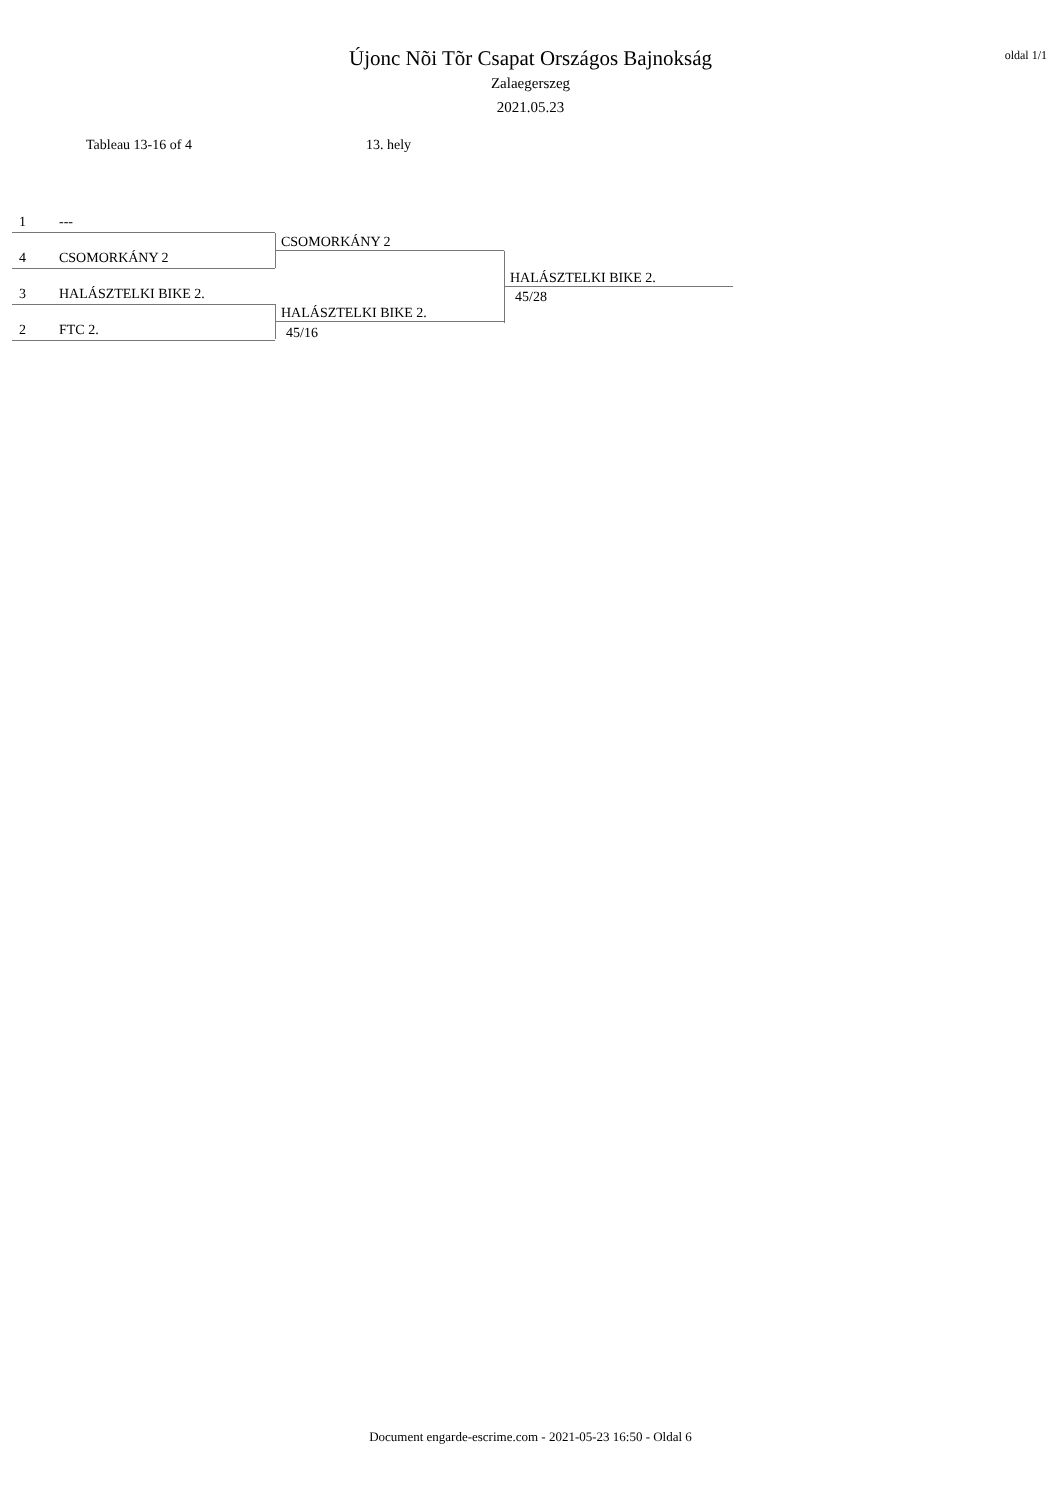oldal 1/1
Újonc Nõi Tõr Csapat Országos Bajnokság
Zalaegerszeg
2021.05.23
Tableau 13-16 of 4 13. hely
1 ---
4 CSOMORKÁNY 2
3 HALÁSZTELKI BIKE 2.
2 FTC 2.
CSOMORKÁNY 2
HALÁSZTELKI BIKE 2.
45/16
HALÁSZTELKI BIKE 2.
45/28
Document engarde-escrime.com - 2021-05-23 16:50 - Oldal 6